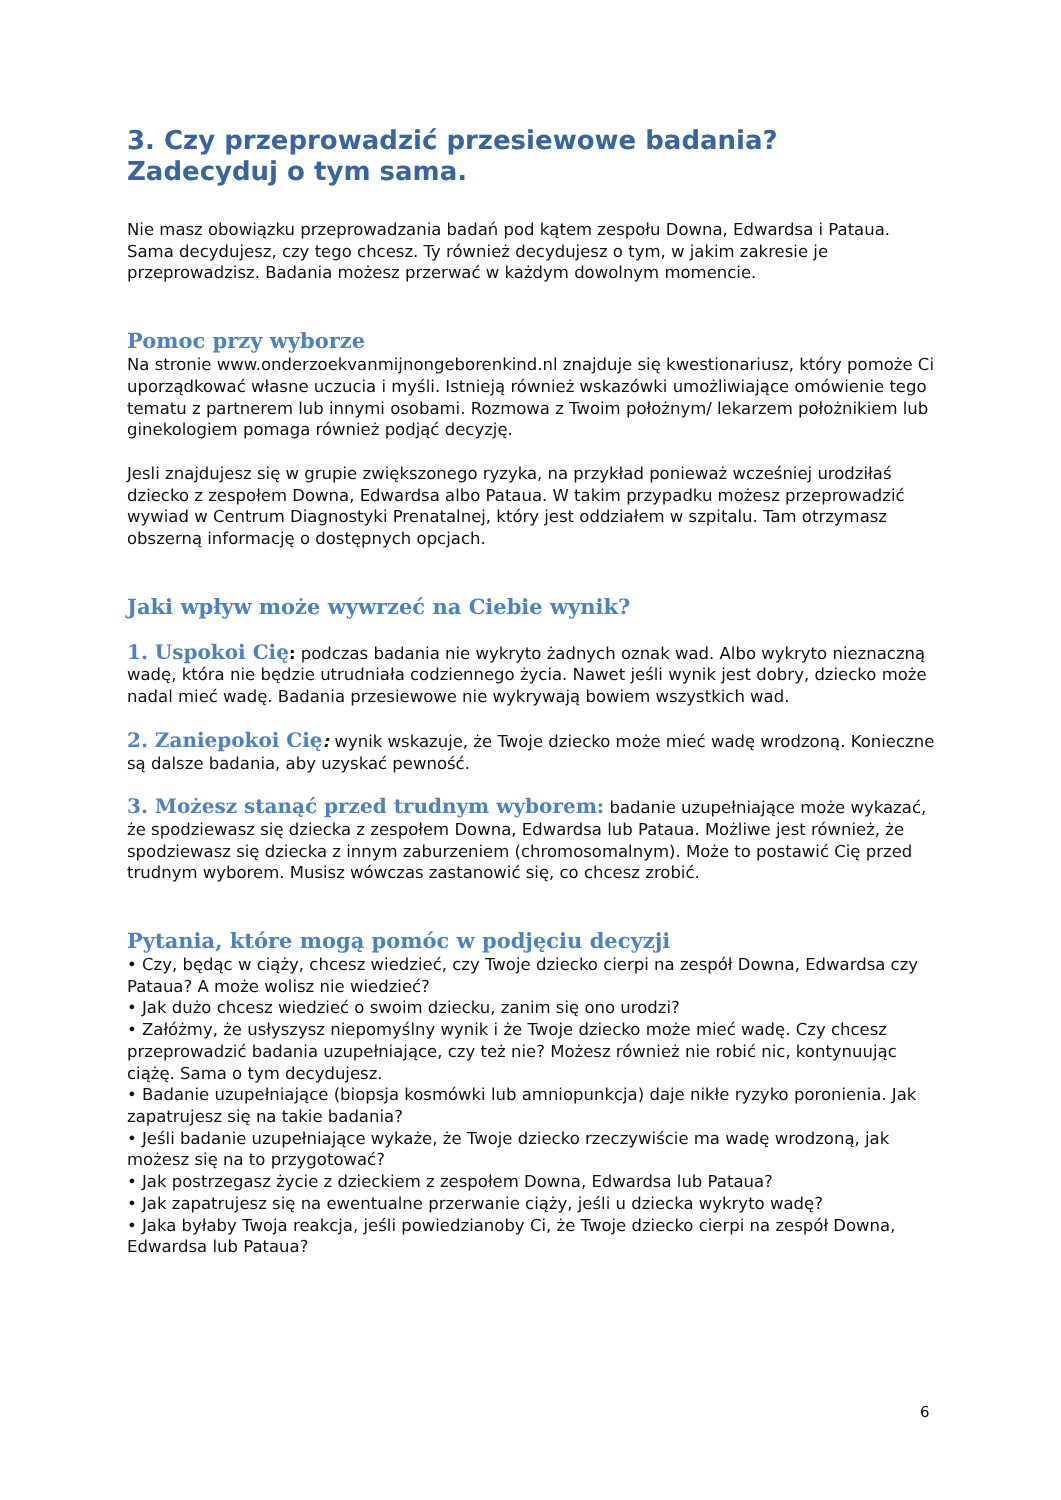3. Czy przeprowadzić przesiewowe badania? Zadecyduj o tym sama.
Nie masz obowiązku przeprowadzania badań pod kątem zespołu Downa, Edwardsa i Pataua. Sama decydujesz, czy tego chcesz. Ty również decydujesz o tym, w jakim zakresie je przeprowadzisz. Badania możesz przerwać w każdym dowolnym momencie.
Pomoc przy wyborze
Na stronie www.onderzoekvanmijnongeborenkind.nl znajduje się kwestionariusz, który pomoże Ci uporządkować własne uczucia i myśli. Istnieją również wskazówki umożliwiające omówienie tego tematu z partnerem lub innymi osobami. Rozmowa z Twoim położnym/ lekarzem położnikiem lub ginekologiem pomaga również podjąć decyzję.
Jesli znajdujesz się w grupie zwiększonego ryzyka, na przykład ponieważ wcześniej urodziłaś dziecko z zespołem Downa, Edwardsa albo Pataua. W takim przypadku możesz przeprowadzić wywiad w Centrum Diagnostyki Prenatalnej, który jest oddziałem w szpitalu. Tam otrzymasz obszerną informację o dostępnych opcjach.
Jaki wpływ może wywrzeć na Ciebie wynik?
1. Uspokoi Cię: podczas badania nie wykryto żadnych oznak wad. Albo wykryto nieznaczną wadę, która nie będzie utrudniała codziennego życia. Nawet jeśli wynik jest dobry, dziecko może nadal mieć wadę. Badania przesiewowe nie wykrywają bowiem wszystkich wad.
2. Zaniepokoi Cię: wynik wskazuje, że Twoje dziecko może mieć wadę wrodzoną. Konieczne są dalsze badania, aby uzyskać pewność.
3. Możesz stanąć przed trudnym wyborem: badanie uzupełniające może wykazać, że spodziewasz się dziecka z zespołem Downa, Edwardsa lub Pataua. Możliwe jest również, że spodziewasz się dziecka z innym zaburzeniem (chromosomalnym). Może to postawić Cię przed trudnym wyborem. Musisz wówczas zastanowić się, co chcesz zrobić.
Pytania, które mogą pomóc w podjęciu decyzji
• Czy, będąc w ciąży, chcesz wiedzieć, czy Twoje dziecko cierpi na zespół Downa, Edwardsa czy Pataua? A może wolisz nie wiedzieć?
• Jak dużo chcesz wiedzieć o swoim dziecku, zanim się ono urodzi?
• Załóżmy, że usłyszysz niepomyślny wynik i że Twoje dziecko może mieć wadę. Czy chcesz przeprowadzić badania uzupełniające, czy też nie? Możesz również nie robić nic, kontynuując ciążę. Sama o tym decydujesz.
• Badanie uzupełniające (biopsja kosmówki lub amniopunkcja) daje nikłe ryzyko poronienia. Jak zapatrujesz się na takie badania?
• Jeśli badanie uzupełniające wykaże, że Twoje dziecko rzeczywiście ma wadę wrodzoną, jak możesz się na to przygotować?
• Jak postrzegasz życie z dzieckiem z zespołem Downa, Edwardsa lub Pataua?
• Jak zapatrujesz się na ewentualne przerwanie ciąży, jeśli u dziecka wykryto wadę?
• Jaka byłaby Twoja reakcja, jeśli powiedzianoby Ci, że Twoje dziecko cierpi na zespół Downa, Edwardsa lub Pataua?
6